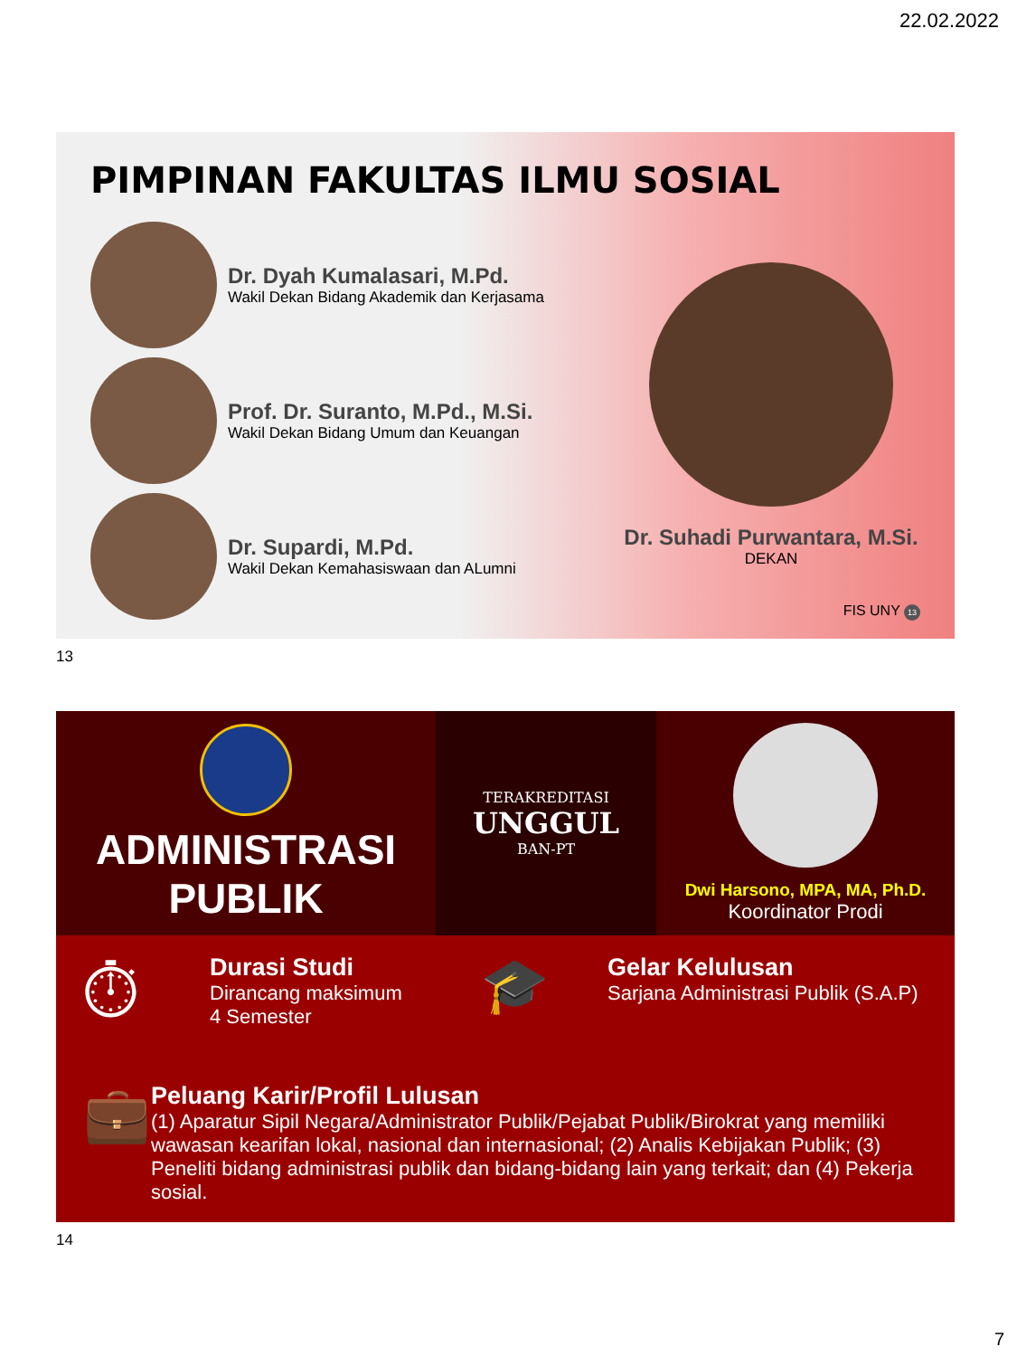22.02.2022
PIMPINAN FAKULTAS ILMU SOSIAL
Dr. Dyah Kumalasari, M.Pd.
Wakil Dekan Bidang Akademik dan Kerjasama
Prof. Dr. Suranto, M.Pd., M.Si.
Wakil Dekan Bidang Umum dan Keuangan
Dr. Supardi, M.Pd.
Wakil Dekan Kemahasiswaan dan ALumni
Dr. Suhadi Purwantara, M.Si.
DEKAN
FIS UNY 13
13
ADMINISTRASI
PUBLIK
TERAKREDITASI
UNGGUL
BAN-PT
Dwi Harsono, MPA, MA, Ph.D.
Koordinator Prodi
⏱
Durasi Studi
Dirancang maksimum
4 Semester
🎓
Gelar Kelulusan
Sarjana Administrasi Publik (S.A.P)
💼
Peluang Karir/Profil Lulusan
(1) Aparatur Sipil Negara/Administrator Publik/Pejabat Publik/Birokrat yang memiliki wawasan kearifan lokal, nasional dan internasional; (2) Analis Kebijakan Publik; (3) Peneliti bidang administrasi publik dan bidang-bidang lain yang terkait; dan (4) Pekerja sosial.
14
7